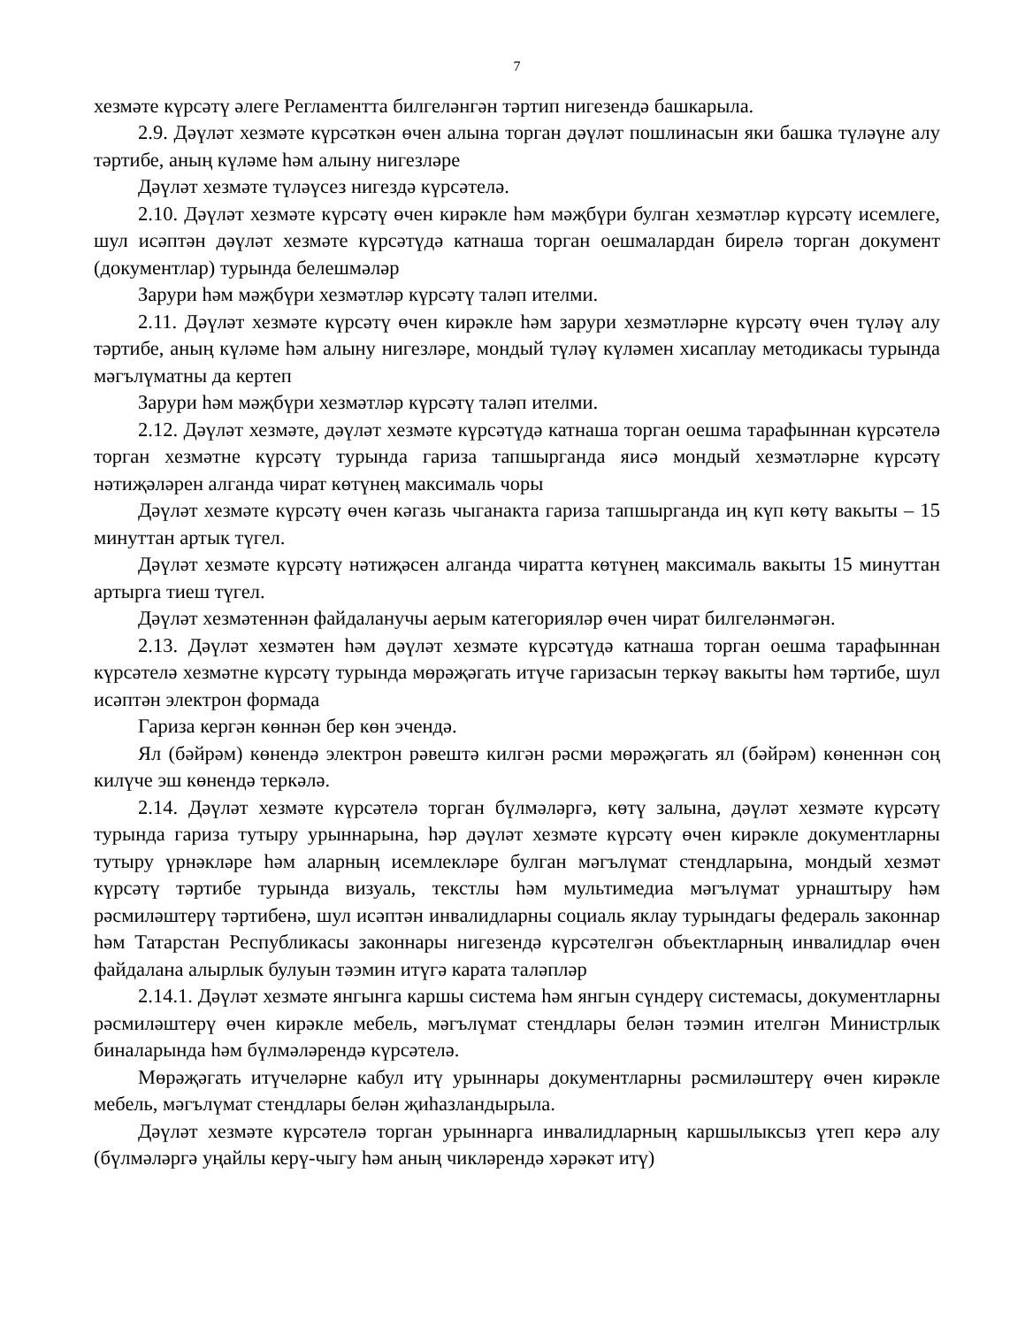7
хезмәте күрсәтү әлеге Регламентта билгеләнгән тәртип нигезендә башкарыла.
2.9. Дәүләт хезмәте күрсәткән өчен алына торган дәүләт пошлинасын яки башка түләүне алу тәртибе, аның күләме һәм алыну нигезләре
Дәүләт хезмәте түләүсез нигездә күрсәтелә.
2.10. Дәүләт хезмәте күрсәтү өчен кирәкле һәм мәҗбүри булган хезмәтләр күрсәтү исемлеге, шул исәптән дәүләт хезмәте күрсәтүдә катнаша торган оешмалардан бирелә торган документ (документлар) турында белешмәләр
Зарури һәм мәҗбүри хезмәтләр күрсәтү таләп ителми.
2.11. Дәүләт хезмәте күрсәтү өчен кирәкле һәм зарури хезмәтләрне күрсәтү өчен түләү алу тәртибе, аның күләме һәм алыну нигезләре, мондый түләү күләмен хисаплау методикасы турында мәгълүматны да кертеп
Зарури һәм мәҗбүри хезмәтләр күрсәтү таләп ителми.
2.12. Дәүләт хезмәте, дәүләт хезмәте күрсәтүдә катнаша торган оешма тарафыннан күрсәтелә торган хезмәтне күрсәтү турында гариза тапшырганда яисә мондый хезмәтләрне күрсәтү нәтиҗәләрен алганда чират көтүнең максималь чоры
Дәүләт хезмәте күрсәтү өчен кәгазь чыганакта гариза тапшырганда иң күп көтү вакыты – 15 минуттан артык түгел.
Дәүләт хезмәте күрсәтү нәтиҗәсен алганда чиратта көтүнең максималь вакыты 15 минуттан артырга тиеш түгел.
Дәүләт хезмәтеннән файдаланучы аерым категорияләр өчен чират билгеләнмәгән.
2.13. Дәүләт хезмәтен һәм дәүләт хезмәте күрсәтүдә катнаша торган оешма тарафыннан күрсәтелә хезмәтне күрсәтү турында мөрәҗәгать итүче гаризасын теркәү вакыты һәм тәртибе, шул исәптән электрон формада
Гариза кергән көннән бер көн эчендә.
Ял (бәйрәм) көнендә электрон рәвештә килгән рәсми мөрәҗәгать ял (бәйрәм) көненнән соң килүче эш көнендә теркәлә.
2.14. Дәүләт хезмәте күрсәтелә торган бүлмәләргә, көтү залына, дәүләт хезмәте күрсәтү турында гариза тутыру урыннарына, һәр дәүләт хезмәте күрсәтү өчен кирәкле документларны тутыру үрнәкләре һәм аларның исемлекләре булган мәгълүмат стендларына, мондый хезмәт күрсәтү тәртибе турында визуаль, текстлы һәм мультимедиа мәгълүмат урнаштыру һәм рәсмиләштерү тәртибенә, шул исәптән инвалидларны социаль яклау турындагы федераль законнар һәм Татарстан Республикасы законнары нигезендә күрсәтелгән объектларның инвалидлар өчен файдалана алырлык булуын тәэмин итүгә карата таләпләр
2.14.1. Дәүләт хезмәте янгынга каршы система һәм янгын сүндерү системасы, документларны рәсмиләштерү өчен кирәкле мебель, мәгълүмат стендлары белән тәэмин ителгән Министрлык биналарында һәм бүлмәләрендә күрсәтелә.
Мөрәҗәгать итүчеләрне кабул итү урыннары документларны рәсмиләштерү өчен кирәкле мебель, мәгълүмат стендлары белән җиһазландырыла.
Дәүләт хезмәте күрсәтелә торган урыннарга инвалидларның каршылыксыз үтеп керә алу (бүлмәләргә уңайлы керү-чыгу һәм аның чикләрендә хәрәкәт итү)